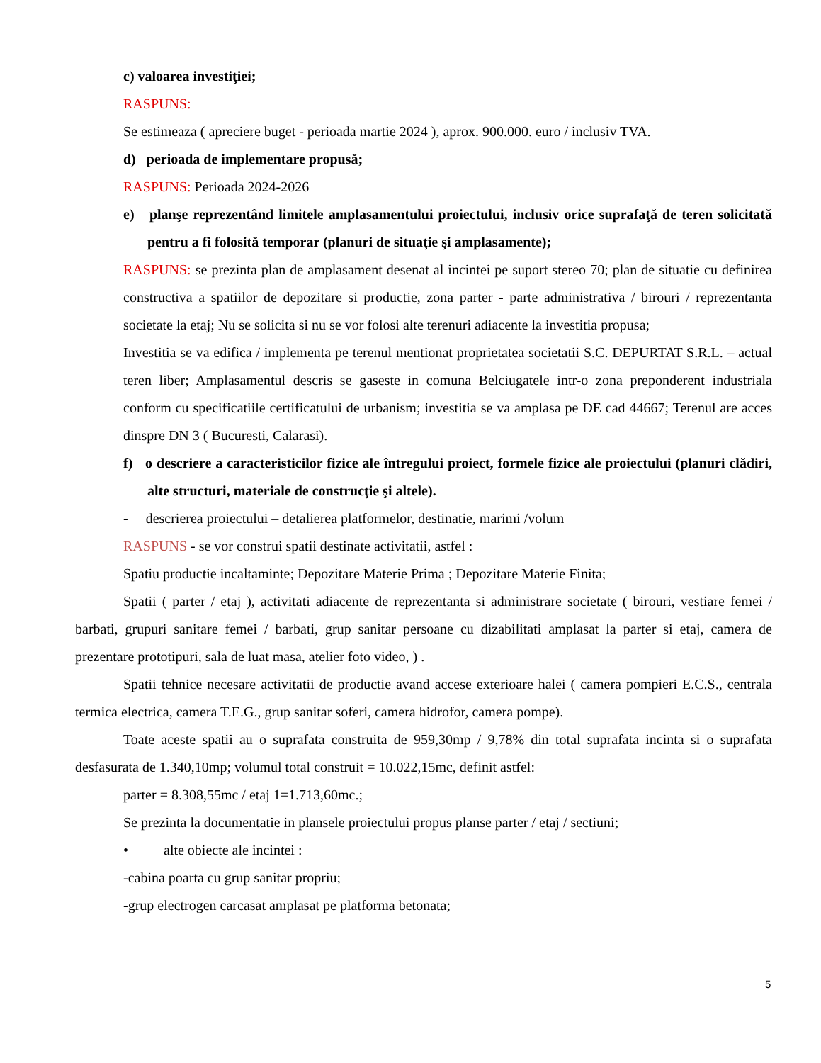c) valoarea investiţiei;
RASPUNS:
Se estimeaza ( apreciere buget - perioada martie 2024 ), aprox. 900.000. euro / inclusiv TVA.
d) perioada de implementare propusă;
RASPUNS: Perioada 2024-2026
e) planşe reprezentând limitele amplasamentului proiectului, inclusiv orice suprafaţă de teren solicitată pentru a fi folosită temporar (planuri de situaţie şi amplasamente);
RASPUNS: se prezinta plan de amplasament desenat al incintei pe suport stereo 70; plan de situatie cu definirea constructiva a spatiilor de depozitare si productie, zona parter - parte administrativa / birouri / reprezentanta societate la etaj; Nu se solicita si nu se vor folosi alte terenuri adiacente la investitia propusa;
Investitia se va edifica / implementa pe terenul mentionat proprietatea societatii S.C. DEPURTAT S.R.L. – actual teren liber; Amplasamentul descris se gaseste in comuna Belciugatele intr-o zona preponderent industriala conform cu specificatiile certificatului de urbanism; investitia se va amplasa pe DE cad 44667; Terenul are acces dinspre DN 3 ( Bucuresti, Calarasi).
f) o descriere a caracteristicilor fizice ale întregului proiect, formele fizice ale proiectului (planuri clădiri, alte structuri, materiale de construcţie şi altele).
- descrierea proiectului – detalierea platformelor, destinatie, marimi /volum
RASPUNS - se vor construi spatii destinate activitatii, astfel :
Spatiu productie incaltaminte; Depozitare Materie Prima ; Depozitare Materie Finita;
Spatii ( parter / etaj ), activitati adiacente de reprezentanta si administrare societate ( birouri, vestiare femei / barbati, grupuri sanitare femei / barbati, grup sanitar persoane cu dizabilitati amplasat la parter si etaj, camera de prezentare prototipuri, sala de luat masa, atelier foto video, ) .
Spatii tehnice necesare activitatii de productie avand accese exterioare halei ( camera pompieri E.C.S., centrala termica electrica, camera T.E.G., grup sanitar soferi, camera hidrofor, camera pompe).
Toate aceste spatii au o suprafata construita de 959,30mp / 9,78% din total suprafata incinta si o suprafata desfasurata de 1.340,10mp; volumul total construit = 10.022,15mc, definit astfel:
parter = 8.308,55mc / etaj 1=1.713,60mc.;
Se prezinta la documentatie in plansele proiectului propus planse parter / etaj / sectiuni;
• alte obiecte ale incintei :
-cabina poarta cu grup sanitar propriu;
-grup electrogen carcasat amplasat pe platforma betonata;
5